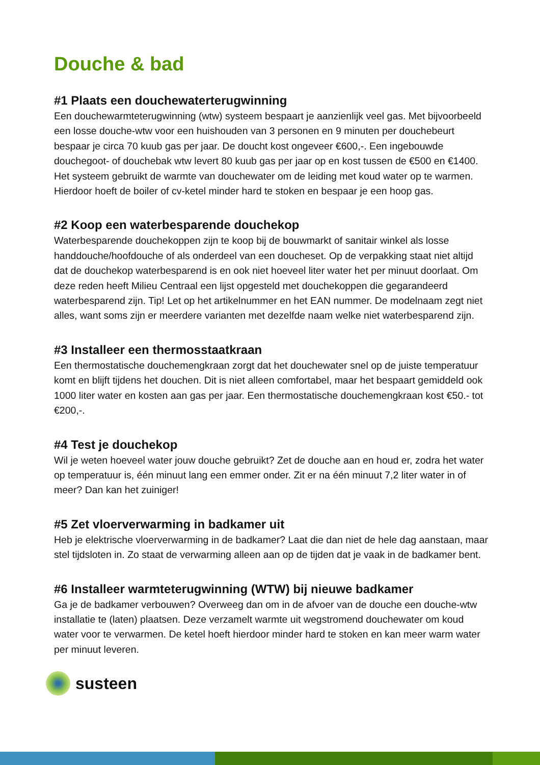Douche & bad
#1 Plaats een douchewaterterugwinning
Een douchewarmteterugwinning (wtw) systeem bespaart je aanzienlijk veel gas. Met bijvoorbeeld een losse douche-wtw voor een huishouden van 3 personen en 9 minuten per douchebeurt bespaar je circa 70 kuub gas per jaar. De doucht kost ongeveer €600,-. Een ingebouwde douchegoot- of douchebak wtw levert 80 kuub gas per jaar op en kost tussen de €500 en €1400. Het systeem gebruikt de warmte van douchewater om de leiding met koud water op te warmen. Hierdoor hoeft de boiler of cv-ketel minder hard te stoken en bespaar je een hoop gas.
#2 Koop een waterbesparende douchekop
Waterbesparende douchekoppen zijn te koop bij de bouwmarkt of sanitair winkel als losse handdouche/hoofdouche of als onderdeel van een doucheset. Op de verpakking staat niet altijd dat de douchekop waterbesparend is en ook niet hoeveel liter water het per minuut doorlaat. Om deze reden heeft Milieu Centraal een lijst opgesteld met douchekoppen die gegarandeerd waterbesparend zijn. Tip! Let op het artikelnummer en het EAN nummer. De modelnaam zegt niet alles, want soms zijn er meerdere varianten met dezelfde naam welke niet waterbesparend zijn.
#3 Installeer een thermosstaatkraan
Een thermostatische douchemengkraan zorgt dat het douchewater snel op de juiste temperatuur komt en blijft tijdens het douchen. Dit is niet alleen comfortabel, maar het bespaart gemiddeld ook 1000 liter water en kosten aan gas per jaar. Een thermostatische douchemengkraan kost €50.- tot €200,-.
#4 Test je douchekop
Wil je weten hoeveel water jouw douche gebruikt? Zet de douche aan en houd er, zodra het water op temperatuur is, één minuut lang een emmer onder. Zit er na één minuut 7,2 liter water in of meer? Dan kan het zuiniger!
#5 Zet vloerverwarming in badkamer uit
Heb je elektrische vloerverwarming in de badkamer? Laat die dan niet de hele dag aanstaan, maar stel tijdsloten in. Zo staat de verwarming alleen aan op de tijden dat je vaak in de badkamer bent.
#6 Installeer warmteterugwinning (WTW) bij nieuwe badkamer
Ga je de badkamer verbouwen? Overweeg dan om in de afvoer van de douche een douche-wtw installatie te (laten) plaatsen. Deze verzamelt warmte uit wegstromend douchewater om koud water voor te verwarmen. De ketel hoeft hierdoor minder hard te stoken en kan meer warm water per minuut leveren.
susteen